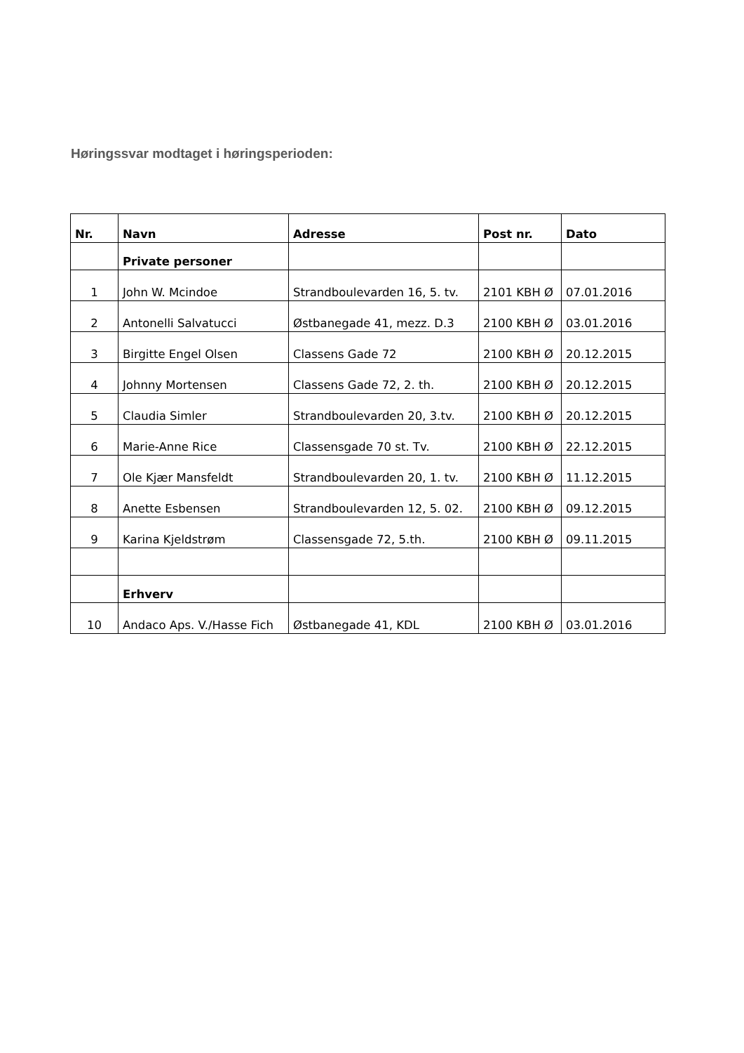Høringssvar modtaget i høringsperioden:
| Nr. | Navn | Adresse | Post nr. | Dato |
| --- | --- | --- | --- | --- |
| | Private personer | | | |
| 1 | John W. Mcindoe | Strandboulevarden 16, 5. tv. | 2101 KBH Ø | 07.01.2016 |
| 2 | Antonelli Salvatucci | Østbanegade 41, mezz. D.3 | 2100 KBH Ø | 03.01.2016 |
| 3 | Birgitte Engel Olsen | Classens Gade 72 | 2100 KBH Ø | 20.12.2015 |
| 4 | Johnny Mortensen | Classens Gade 72, 2. th. | 2100 KBH Ø | 20.12.2015 |
| 5 | Claudia Simler | Strandboulevarden 20, 3.tv. | 2100 KBH Ø | 20.12.2015 |
| 6 | Marie-Anne Rice | Classensgade 70 st. Tv. | 2100 KBH Ø | 22.12.2015 |
| 7 | Ole Kjær Mansfeldt | Strandboulevarden 20, 1. tv. | 2100 KBH Ø | 11.12.2015 |
| 8 | Anette Esbensen | Strandboulevarden 12, 5. 02. | 2100 KBH Ø | 09.12.2015 |
| 9 | Karina Kjeldstrøm | Classensgade 72, 5.th. | 2100 KBH Ø | 09.11.2015 |
| | Erhverv | | | |
| 10 | Andaco Aps. V./Hasse Fich | Østbanegade 41, KDL | 2100 KBH Ø | 03.01.2016 |